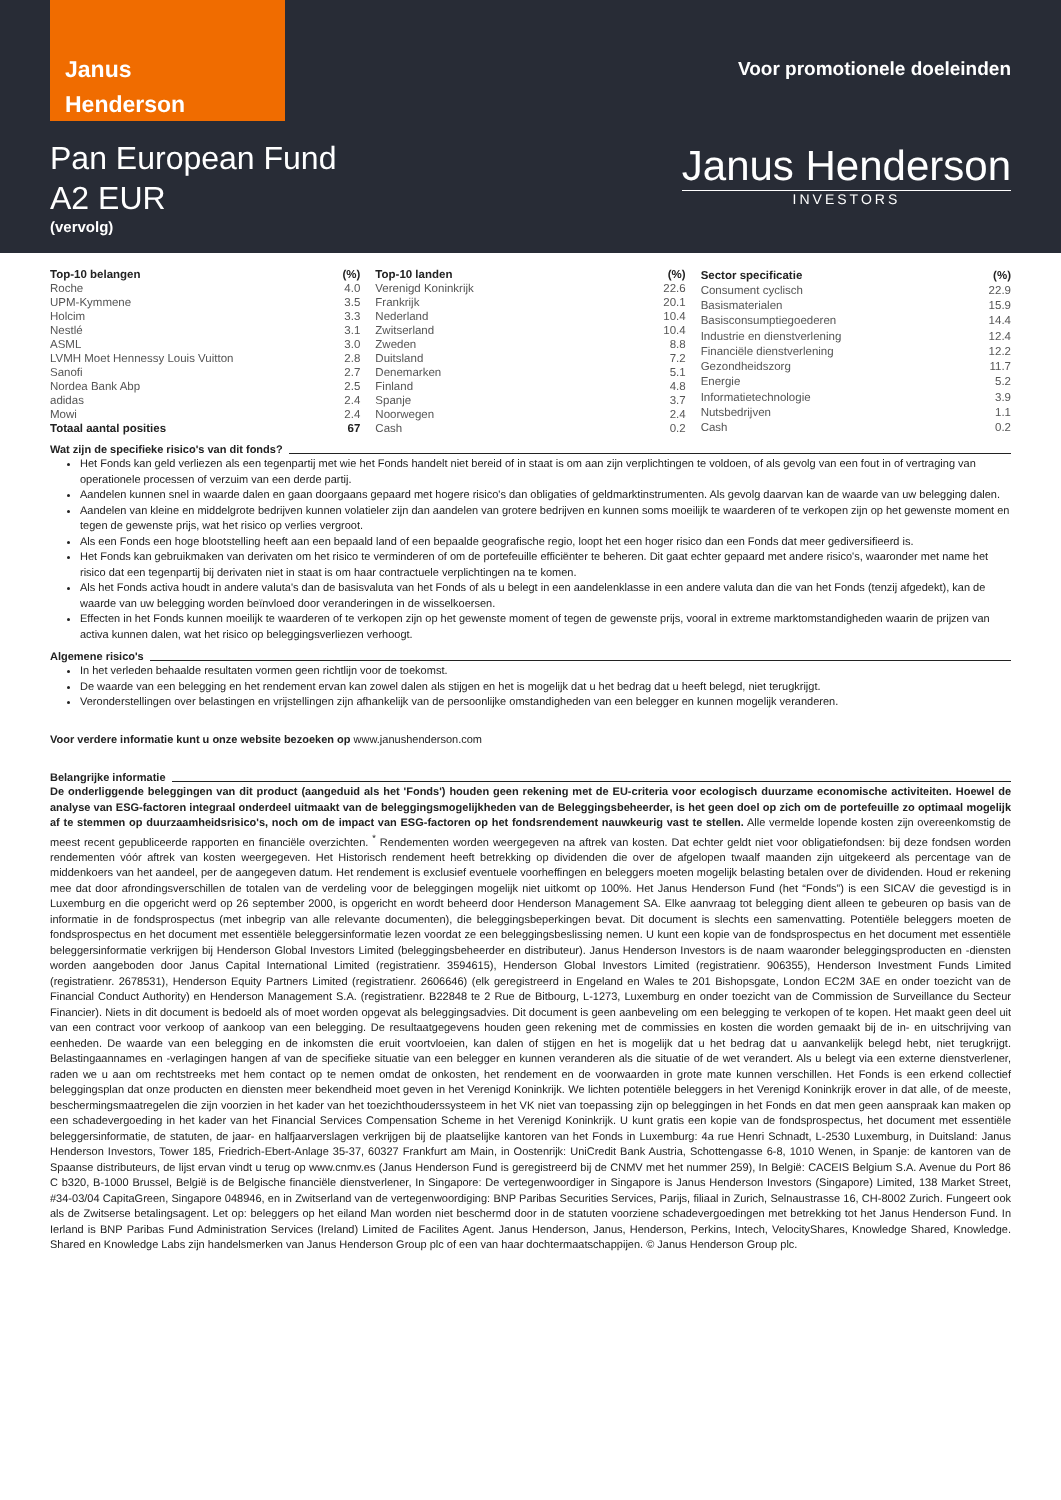Janus
Henderson
Voor promotionele doeleinden
Pan European Fund
A2 EUR
(vervolg)
Janus Henderson
INVESTORS
| Top-10 belangen | (%) |
| --- | --- |
| Roche | 4.0 |
| UPM-Kymmene | 3.5 |
| Holcim | 3.3 |
| Nestlé | 3.1 |
| ASML | 3.0 |
| LVMH Moet Hennessy Louis Vuitton | 2.8 |
| Sanofi | 2.7 |
| Nordea Bank Abp | 2.5 |
| adidas | 2.4 |
| Mowi | 2.4 |
| Totaal aantal posities | 67 |
| Top-10 landen | (%) |
| --- | --- |
| Verenigd Koninkrijk | 22.6 |
| Frankrijk | 20.1 |
| Nederland | 10.4 |
| Zwitserland | 10.4 |
| Zweden | 8.8 |
| Duitsland | 7.2 |
| Denemarken | 5.1 |
| Finland | 4.8 |
| Spanje | 3.7 |
| Noorwegen | 2.4 |
| Cash | 0.2 |
| Sector specificatie | (%) |
| --- | --- |
| Consument cyclisch | 22.9 |
| Basismaterialen | 15.9 |
| Basisconsumptiegoederen | 14.4 |
| Industrie en dienstverlening | 12.4 |
| Financiële dienstverlening | 12.2 |
| Gezondheidszorg | 11.7 |
| Energie | 5.2 |
| Informatietechnologie | 3.9 |
| Nutsbedrijven | 1.1 |
| Cash | 0.2 |
Wat zijn de specifieke risico's van dit fonds?
Het Fonds kan geld verliezen als een tegenpartij met wie het Fonds handelt niet bereid of in staat is om aan zijn verplichtingen te voldoen, of als gevolg van een fout in of vertraging van operationele processen of verzuim van een derde partij.
Aandelen kunnen snel in waarde dalen en gaan doorgaans gepaard met hogere risico's dan obligaties of geldmarktinstrumenten. Als gevolg daarvan kan de waarde van uw belegging dalen.
Aandelen van kleine en middelgrote bedrijven kunnen volatieler zijn dan aandelen van grotere bedrijven en kunnen soms moeilijk te waarderen of te verkopen zijn op het gewenste moment en tegen de gewenste prijs, wat het risico op verlies vergroot.
Als een Fonds een hoge blootstelling heeft aan een bepaald land of een bepaalde geografische regio, loopt het een hoger risico dan een Fonds dat meer gediversifieerd is.
Het Fonds kan gebruikmaken van derivaten om het risico te verminderen of om de portefeuille efficiënter te beheren. Dit gaat echter gepaard met andere risico's, waaronder met name het risico dat een tegenpartij bij derivaten niet in staat is om haar contractuele verplichtingen na te komen.
Als het Fonds activa houdt in andere valuta's dan de basisvaluta van het Fonds of als u belegt in een aandelenklasse in een andere valuta dan die van het Fonds (tenzij afgedekt), kan de waarde van uw belegging worden beïnvloed door veranderingen in de wisselkoersen.
Effecten in het Fonds kunnen moeilijk te waarderen of te verkopen zijn op het gewenste moment of tegen de gewenste prijs, vooral in extreme marktomstandigheden waarin de prijzen van activa kunnen dalen, wat het risico op beleggingsverliezen verhoogt.
Algemene risico's
In het verleden behaalde resultaten vormen geen richtlijn voor de toekomst.
De waarde van een belegging en het rendement ervan kan zowel dalen als stijgen en het is mogelijk dat u het bedrag dat u heeft belegd, niet terugkrijgt.
Veronderstellingen over belastingen en vrijstellingen zijn afhankelijk van de persoonlijke omstandigheden van een belegger en kunnen mogelijk veranderen.
Voor verdere informatie kunt u onze website bezoeken op www.janushenderson.com
Belangrijke informatie
De onderliggende beleggingen van dit product (aangeduid als het 'Fonds') houden geen rekening met de EU-criteria voor ecologisch duurzame economische activiteiten. Hoewel de analyse van ESG-factoren integraal onderdeel uitmaakt van de beleggingsmogelijkheden van de Beleggingsbeheerder, is het geen doel op zich om de portefeuille zo optimaal mogelijk af te stemmen op duurzaamheidsrisico's, noch om de impact van ESG-factoren op het fondsrendement nauwkeurig vast te stellen. Alle vermelde lopende kosten zijn overeenkomstig de meest recent gepubliceerde rapporten en financiële overzichten. <sup>*</sup> Rendementen worden weergegeven na aftrek van kosten. Dat echter geldt niet voor obligatiefondsen: bij deze fondsen worden rendementen vóór aftrek van kosten weergegeven. Het Historisch rendement heeft betrekking op dividenden die over de afgelopen twaalf maanden zijn uitgekeerd als percentage van de middenkoers van het aandeel, per de aangegeven datum. Het rendement is exclusief eventuele voorheffingen en beleggers moeten mogelijk belasting betalen over de dividenden. Houd er rekening mee dat door afrondingsverschillen de totalen van de verdeling voor de beleggingen mogelijk niet uitkomt op 100%. Het Janus Henderson Fund (het “Fonds”) is een SICAV die gevestigd is in Luxemburg en die opgericht werd op 26 september 2000, is opgericht en wordt beheerd door Henderson Management SA. Elke aanvraag tot belegging dient alleen te gebeuren op basis van de informatie in de fondsprospectus (met inbegrip van alle relevante documenten), die beleggingsbeperkingen bevat. Dit document is slechts een samenvatting. Potentiële beleggers moeten de fondsprospectus en het document met essentiële beleggersinformatie lezen voordat ze een beleggingsbeslissing nemen. U kunt een kopie van de fondsprospectus en het document met essentiële beleggersinformatie verkrijgen bij Henderson Global Investors Limited (beleggingsbeheerder en distributeur). Janus Henderson Investors is de naam waaronder beleggingsproducten en -diensten worden aangeboden door Janus Capital International Limited (registratienr. 3594615), Henderson Global Investors Limited (registratienr. 906355), Henderson Investment Funds Limited (registratienr. 2678531), Henderson Equity Partners Limited (registratienr. 2606646) (elk geregistreerd in Engeland en Wales te 201 Bishopsgate, London EC2M 3AE en onder toezicht van de Financial Conduct Authority) en Henderson Management S.A. (registratienr. B22848 te 2 Rue de Bitbourg, L-1273, Luxemburg en onder toezicht van de Commission de Surveillance du Secteur Financier). Niets in dit document is bedoeld als of moet worden opgevat als beleggingsadvies. Dit document is geen aanbeveling om een belegging te verkopen of te kopen. Het maakt geen deel uit van een contract voor verkoop of aankoop van een belegging. De resultaatgegevens houden geen rekening met de commissies en kosten die worden gemaakt bij de in- en uitschrijving van eenheden. De waarde van een belegging en de inkomsten die eruit voortvloeien, kan dalen of stijgen en het is mogelijk dat u het bedrag dat u aanvankelijk belegd hebt, niet terugkrijgt. Belastingaannames en -verlagingen hangen af van de specifieke situatie van een belegger en kunnen veranderen als die situatie of de wet verandert. Als u belegt via een externe dienstverlener, raden we u aan om rechtstreeks met hem contact op te nemen omdat de onkosten, het rendement en de voorwaarden in grote mate kunnen verschillen. Het Fonds is een erkend collectief beleggingsplan dat onze producten en diensten meer bekendheid moet geven in het Verenigd Koninkrijk. We lichten potentiële beleggers in het Verenigd Koninkrijk erover in dat alle, of de meeste, beschermingsmaatregelen die zijn voorzien in het kader van het toezichthouderssysteem in het VK niet van toepassing zijn op beleggingen in het Fonds en dat men geen aanspraak kan maken op een schadevergoeding in het kader van het Financial Services Compensation Scheme in het Verenigd Koninkrijk. U kunt gratis een kopie van de fondsprospectus, het document met essentiële beleggersinformatie, de statuten, de jaar- en halfjaarverslagen verkrijgen bij de plaatselijke kantoren van het Fonds in Luxemburg: 4a rue Henri Schnadt, L-2530 Luxemburg, in Duitsland: Janus Henderson Investors, Tower 185, Friedrich-Ebert-Anlage 35-37, 60327 Frankfurt am Main, in Oostenrijk: UniCredit Bank Austria, Schottengasse 6-8, 1010 Wenen, in Spanje: de kantoren van de Spaanse distributeurs, de lijst ervan vindt u terug op www.cnmv.es (Janus Henderson Fund is geregistreerd bij de CNMV met het nummer 259), In België: CACEIS Belgium S.A. Avenue du Port 86 C b320, B-1000 Brussel, België is de Belgische financiële dienstverlener, In Singapore: De vertegenwoordiger in Singapore is Janus Henderson Investors (Singapore) Limited, 138 Market Street, #34-03/04 CapitaGreen, Singapore 048946, en in Zwitserland van de vertegenwoordiging: BNP Paribas Securities Services, Parijs, filiaal in Zurich, Selnaustrasse 16, CH-8002 Zurich. Fungeert ook als de Zwitserse betalingsagent. Let op: beleggers op het eiland Man worden niet beschermd door in de statuten voorziene schadevergoedingen met betrekking tot het Janus Henderson Fund. In Ierland is BNP Paribas Fund Administration Services (Ireland) Limited de Facilites Agent. Janus Henderson, Janus, Henderson, Perkins, Intech, VelocityShares, Knowledge Shared, Knowledge. Shared en Knowledge Labs zijn handelsmerken van Janus Henderson Group plc of een van haar dochtermaatschappijen. © Janus Henderson Group plc.